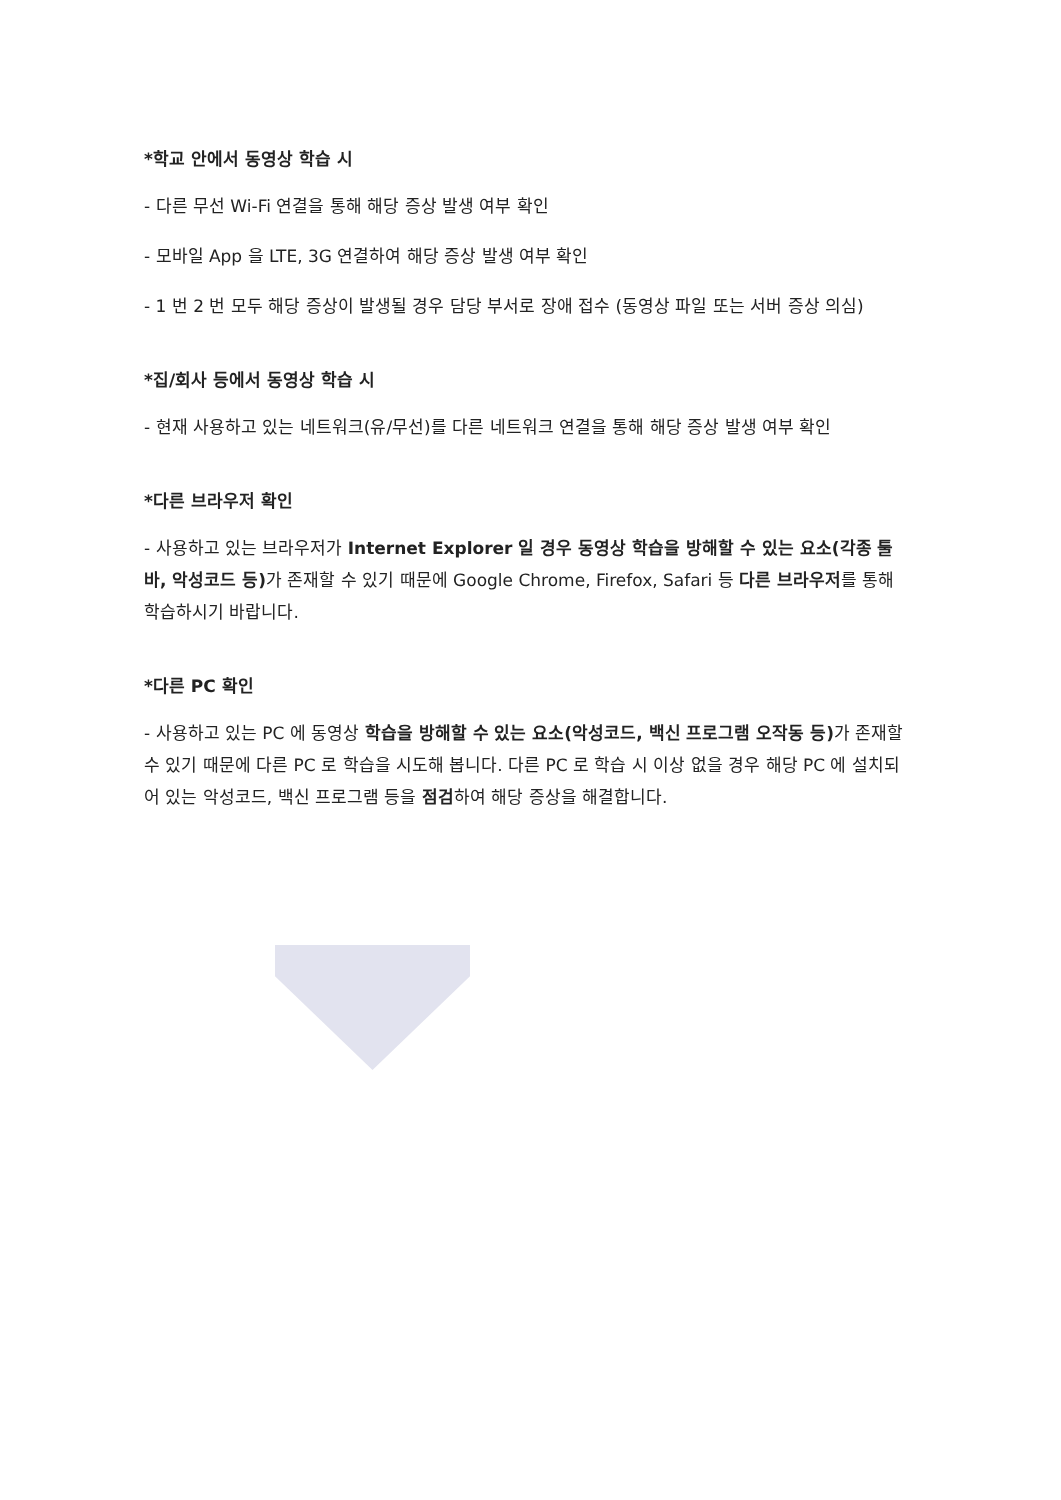*학교 안에서 동영상 학습 시
- 다른 무선 Wi-Fi 연결을 통해 해당 증상 발생 여부 확인
- 모바일 App 을 LTE, 3G 연결하여 해당 증상 발생 여부 확인
- 1 번 2 번 모두 해당 증상이 발생될 경우 담당 부서로 장애 접수 (동영상 파일 또는 서버 증상 의심)
*집/회사 등에서 동영상 학습 시
- 현재 사용하고 있는 네트워크(유/무선)를 다른 네트워크 연결을 통해 해당 증상 발생 여부 확인
*다른 브라우저 확인
- 사용하고 있는 브라우저가 Internet Explorer 일 경우 동영상 학습을 방해할 수 있는 요소(각종 툴 바, 악성코드 등) 가 존재할 수 있기 때문에 Google Chrome, Firefox, Safari 등 다른 브라우저를 통해 학습하시기 바랍니다.
*다른 PC 확인
- 사용하고 있는 PC 에 동영상 학습을 방해할 수 있는 요소(악성코드, 백신 프로그램 오작동 등) 가 존재할 수 있기 때문에 다른 PC 로 학습을 시도해 봅니다. 다른 PC 로 학습 시 이상 없을 경우 해당 PC 에 설치되어 있는 악성코드, 백신 프로그램 등을 점검하여 해당 증상을 해결합니다.